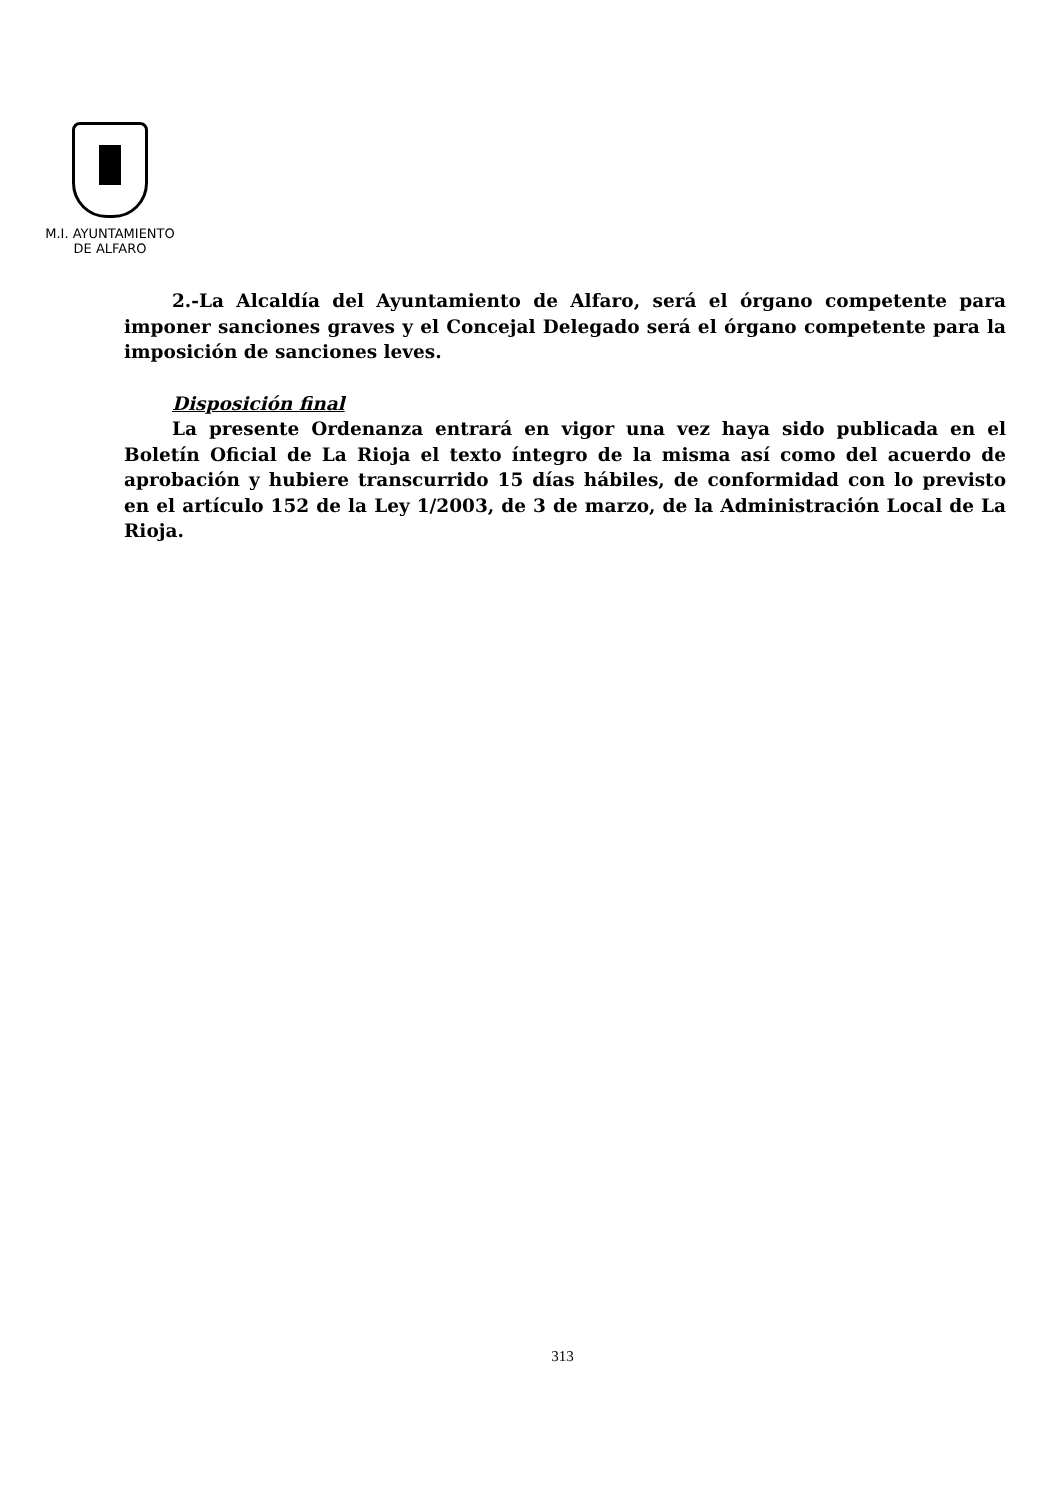M.I. AYUNTAMIENTO
DE ALFARO
2.-La Alcaldía del Ayuntamiento de Alfaro, será el órgano competente para imponer sanciones graves y el Concejal Delegado será el órgano competente para la imposición de sanciones leves.
Disposición final
La presente Ordenanza entrará en vigor una vez haya sido publicada en el Boletín Oficial de La Rioja el texto íntegro de la misma así como del acuerdo de aprobación y hubiere transcurrido 15 días hábiles, de conformidad con lo previsto en el artículo 152 de la Ley 1/2003, de 3 de marzo, de la Administración Local de La Rioja.
313